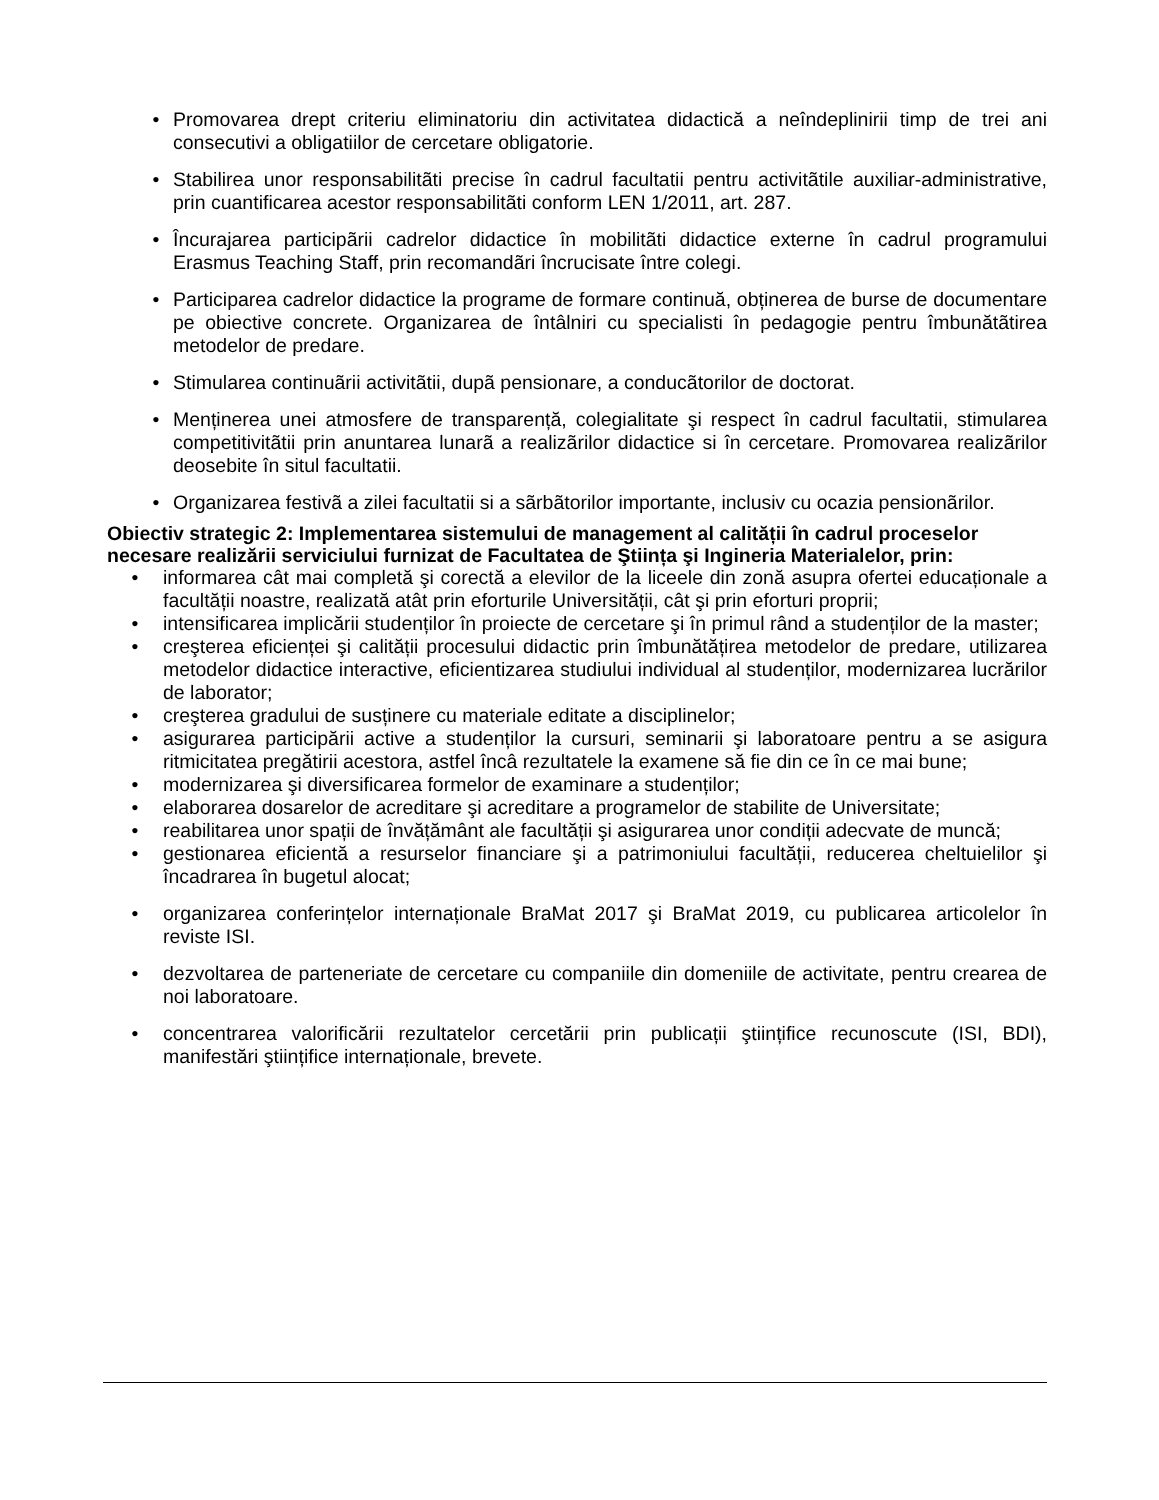• Promovarea drept criteriu eliminatoriu din activitatea didactică a neîndeplinirii timp de trei ani consecutivi a obligatiilor de cercetare obligatorie.
• Stabilirea unor responsabilitãti precise în cadrul facultatii pentru activitãtile auxiliar-administrative, prin cuantificarea acestor responsabilitãti conform LEN 1/2011, art. 287.
• Încurajarea participãrii cadrelor didactice în mobilitãti didactice externe în cadrul programului Erasmus Teaching Staff, prin recomandãri încrucisate între colegi.
• Participarea cadrelor didactice la programe de formare continuă, obținerea de burse de documentare pe obiective concrete. Organizarea de întâlniri cu specialisti în pedagogie pentru îmbunătãtirea metodelor de predare.
• Stimularea continuãrii activitãtii, dupã pensionare, a conducãtorilor de doctorat.
• Menținerea unei atmosfere de transparență, colegialitate şi respect în cadrul facultatii, stimularea competitivitãtii prin anuntarea lunarã a realizãrilor didactice si în cercetare. Promovarea realizãrilor deosebite în situl facultatii.
• Organizarea festivã a zilei facultatii si a sãrbãtorilor importante, inclusiv cu ocazia pensionãrilor.
Obiectiv strategic 2: Implementarea sistemului de management al calității în cadrul proceselor necesare realizării serviciului furnizat de Facultatea de Ştiința şi Ingineria Materialelor, prin:
• informarea cât mai completă şi corectă a elevilor de la liceele din zonă asupra ofertei educaționale a facultății noastre, realizată atât prin eforturile Universității, cât şi prin eforturi proprii;
• intensificarea implicării studenților în proiecte de cercetare şi în primul rând a studenților de la master;
• creşterea eficienței şi calității procesului didactic prin îmbunătățirea metodelor de predare, utilizarea metodelor didactice interactive, eficientizarea studiului individual al studenților, modernizarea lucrărilor de laborator;
• creşterea gradului de susținere cu materiale editate a disciplinelor;
• asigurarea participării active a studenților la cursuri, seminarii şi laboratoare pentru a se asigura ritmicitatea pregătirii acestora, astfel încâ rezultatele la examene să fie din ce în ce mai bune;
• modernizarea şi diversificarea formelor de examinare a studenților;
• elaborarea dosarelor de acreditare şi acreditare a programelor de stabilite de Universitate;
• reabilitarea unor spații de învățământ ale facultății şi asigurarea unor condiții adecvate de muncă;
• gestionarea eficientă a resurselor financiare şi a patrimoniului facultății, reducerea cheltuielilor şi încadrarea în bugetul alocat;
• organizarea conferințelor internaționale BraMat 2017 şi BraMat 2019, cu publicarea articolelor în reviste ISI.
• dezvoltarea de parteneriate de cercetare cu companiile din domeniile de activitate, pentru crearea de noi laboratoare.
• concentrarea valorificării rezultatelor cercetării prin publicații ştiințifice recunoscute (ISI, BDI), manifestări ştiințifice internaționale, brevete.